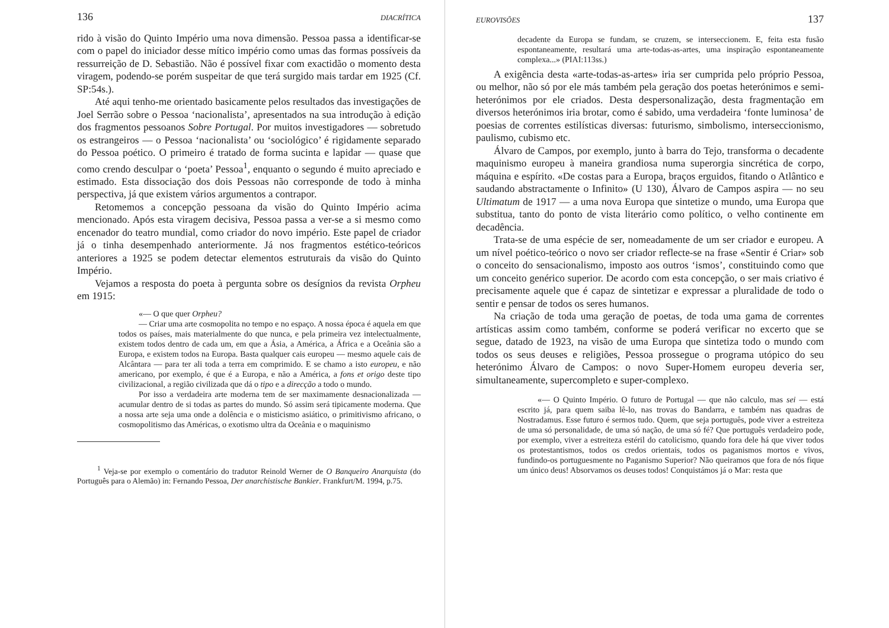136 DIACRÍTICA
rido à visão do Quinto Império uma nova dimensão. Pessoa passa a identificar-se com o papel do iniciador desse mítico império como umas das formas possíveis da ressurreição de D. Sebastião. Não é possível fixar com exactidão o momento desta viragem, podendo-se porém suspeitar de que terá surgido mais tardar em 1925 (Cf. SP:54s.).
Até aqui tenho-me orientado basicamente pelos resultados das investigações de Joel Serrão sobre o Pessoa ‘nacionalista’, apresentados na sua introdução à edição dos fragmentos pessoanos Sobre Portugal. Por muitos investigadores — sobretudo os estrangeiros — o Pessoa ‘nacionalista’ ou ‘sociológico’ é rigidamente separado do Pessoa poético. O primeiro é tratado de forma sucinta e lapidar — quase que como crendo desculpar o ‘poeta’ Pessoa<sup>1</sup>, enquanto o segundo é muito apreciado e estimado. Esta dissociação dos dois Pessoas não corresponde de todo à minha perspectiva, já que existem vários argumentos a contrapor.
Retomemos a concepção pessoana da visão do Quinto Império acima mencionado. Após esta viragem decisiva, Pessoa passa a ver-se a si mesmo como encenador do teatro mundial, como criador do novo império. Este papel de criador já o tinha desempenhado anteriormente. Já nos fragmentos estético-teóricos anteriores a 1925 se podem detectar elementos estruturais da visão do Quinto Império.
Vejamos a resposta do poeta à pergunta sobre os desígnios da revista Orpheu em 1915:
«— O que quer Orpheu?
— Criar uma arte cosmopolita no tempo e no espaço. A nossa época é aquela em que todos os países, mais materialmente do que nunca, e pela primeira vez intelectualmente, existem todos dentro de cada um, em que a Ásia, a América, a África e a Oceânia são a Europa, e existem todos na Europa. Basta qualquer cais europeu — mesmo aquele cais de Alcântara — para ter ali toda a terra em comprimido. E se chamo a isto europeu, e não americano, por exemplo, é que é a Europa, e não a América, a fons et origo deste tipo civilizacional, a região civilizada que dá o tipo e a direcção a todo o mundo.
Por isso a verdadeira arte moderna tem de ser maximamente desnacionalizada — acumular dentro de si todas as partes do mundo. Só assim será tipicamente moderna. Que a nossa arte seja uma onde a dolência e o misticismo asiático, o primitivismo africano, o cosmopolitismo das Américas, o exotismo ultra da Oceânia e o maquinismo
<sup>1</sup> Veja-se por exemplo o comentário do tradutor Reinold Werner de O Banqueiro Anarquista (do Português para o Alemão) in: Fernando Pessoa, Der anarchistische Bankier. Frankfurt/M. 1994, p.75.
EUROVISÕES 137
decadente da Europa se fundam, se cruzem, se interseccionem. E, feita esta fusão espontaneamente, resultará uma arte-todas-as-artes, uma inspiração espontaneamente complexa...» (PIAI:113ss.)
A exigência desta «arte-todas-as-artes» iria ser cumprida pelo próprio Pessoa, ou melhor, não só por ele más também pela geração dos poetas heterónimos e semi-heterónimos por ele criados. Desta despersonalização, desta fragmentação em diversos heterónimos iria brotar, como é sabido, uma verdadeira ‘fonte luminosa’ de poesias de correntes estilísticas diversas: futurismo, simbolismo, interseccionismo, paulismo, cubismo etc.
Álvaro de Campos, por exemplo, junto à barra do Tejo, transforma o decadente maquinismo europeu à maneira grandiosa numa superorgia sincrética de corpo, máquina e espírito. «De costas para a Europa, braços erguidos, fitando o Atlântico e saudando abstractamente o Infinito» (U 130), Álvaro de Campos aspira — no seu Ultimatum de 1917 — a uma nova Europa que sintetize o mundo, uma Europa que substitua, tanto do ponto de vista literário como político, o velho continente em decadência.
Trata-se de uma espécie de ser, nomeadamente de um ser criador e europeu. A um nível poético-teórico o novo ser criador reflecte-se na frase «Sentir é Criar» sob o conceito do sensacionalismo, imposto aos outros ‘ismos’, constituindo como que um conceito genérico superior. De acordo com esta concepção, o ser mais criativo é precisamente aquele que é capaz de sintetizar e expressar a pluralidade de todo o sentir e pensar de todos os seres humanos.
Na criação de toda uma geração de poetas, de toda uma gama de correntes artísticas assim como também, conforme se poderá verificar no excerto que se segue, datado de 1923, na visão de uma Europa que sintetiza todo o mundo com todos os seus deuses e religiões, Pessoa prossegue o programa utópico do seu heterónimo Álvaro de Campos: o novo Super-Homem europeu deveria ser, simultaneamente, supercompleto e super-complexo.
«— O Quinto Império. O futuro de Portugal — que não calculo, mas sei — está escrito já, para quem saiba lê-lo, nas trovas do Bandarra, e também nas quadras de Nostradamus. Esse futuro é sermos tudo. Quem, que seja português, pode viver a estreiteza de uma só personalidade, de uma só nação, de uma só fé? Que português verdadeiro pode, por exemplo, viver a estreiteza estéril do catolicismo, quando fora dele há que viver todos os protestantismos, todos os credos orientais, todos os paganismos mortos e vivos, fundindo-os portuguesmente no Paganismo Superior? Não queiramos que fora de nós fique um único deus! Absorvamos os deuses todos! Conquistámos já o Mar: resta que